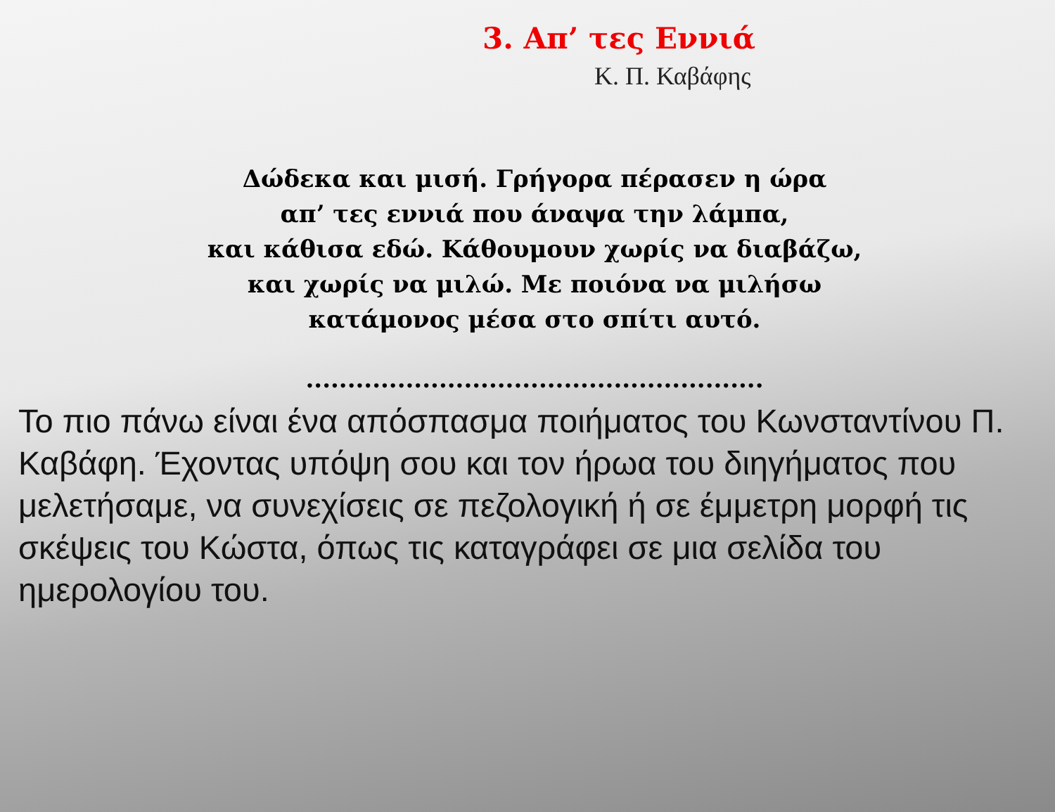3. Απ’ τες Εννιά
Κ. Π. Καβάφης
Δώδεκα και μισή. Γρήγορα πέρασεν η ώρα
απ’ τες εννιά που άναψα την λάμπα,
και κάθισα εδώ. Κάθουμουν χωρίς να διαβάζω,
και χωρίς να μιλώ. Με ποιόνα να μιλήσω
κατάμονος μέσα στο σπίτι αυτό.
.......................................................
Το πιο πάνω είναι ένα απόσπασμα ποιήματος του Κωνσταντίνου Π. Καβάφη. Έχοντας υπόψη σου και τον ήρωα του διηγήματος που μελετήσαμε, να συνεχίσεις σε πεζολογική ή σε έμμετρη μορφή τις σκέψεις του Κώστα, όπως τις καταγράφει σε μια σελίδα του ημερολογίου του.